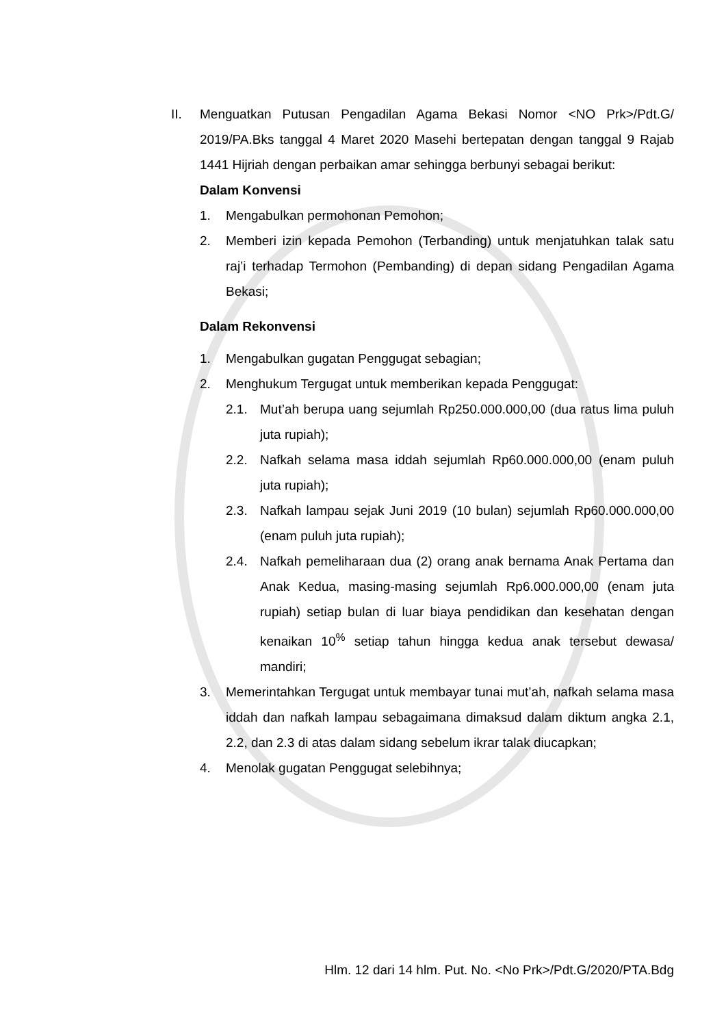II. Menguatkan Putusan Pengadilan Agama Bekasi Nomor <NO Prk>/Pdt.G/ 2019/PA.Bks tanggal 4 Maret 2020 Masehi bertepatan dengan tanggal 9 Rajab 1441 Hijriah dengan perbaikan amar sehingga berbunyi sebagai berikut:
Dalam Konvensi
1. Mengabulkan permohonan Pemohon;
2. Memberi izin kepada Pemohon (Terbanding) untuk menjatuhkan talak satu raj’i terhadap Termohon (Pembanding) di depan sidang Pengadilan Agama Bekasi;
Dalam Rekonvensi
1. Mengabulkan gugatan Penggugat sebagian;
2. Menghukum Tergugat untuk memberikan kepada Penggugat:
2.1. Mut’ah berupa uang sejumlah Rp250.000.000,00 (dua ratus lima puluh juta rupiah);
2.2. Nafkah selama masa iddah sejumlah Rp60.000.000,00 (enam puluh juta rupiah);
2.3. Nafkah lampau sejak Juni 2019 (10 bulan) sejumlah Rp60.000.000,00 (enam puluh juta rupiah);
2.4. Nafkah pemeliharaan dua (2) orang anak bernama Anak Pertama dan Anak Kedua, masing-masing sejumlah Rp6.000.000,00 (enam juta rupiah) setiap bulan di luar biaya pendidikan dan kesehatan dengan kenaikan 10<sup>%</sup> setiap tahun hingga kedua anak tersebut dewasa/ mandiri;
3. Memerintahkan Tergugat untuk membayar tunai mut’ah, nafkah selama masa iddah dan nafkah lampau sebagaimana dimaksud dalam diktum angka 2.1, 2.2, dan 2.3 di atas dalam sidang sebelum ikrar talak diucapkan;
4. Menolak gugatan Penggugat selebihnya;
Hlm. 12 dari 14 hlm. Put. No. <No Prk>/Pdt.G/2020/PTA.Bdg